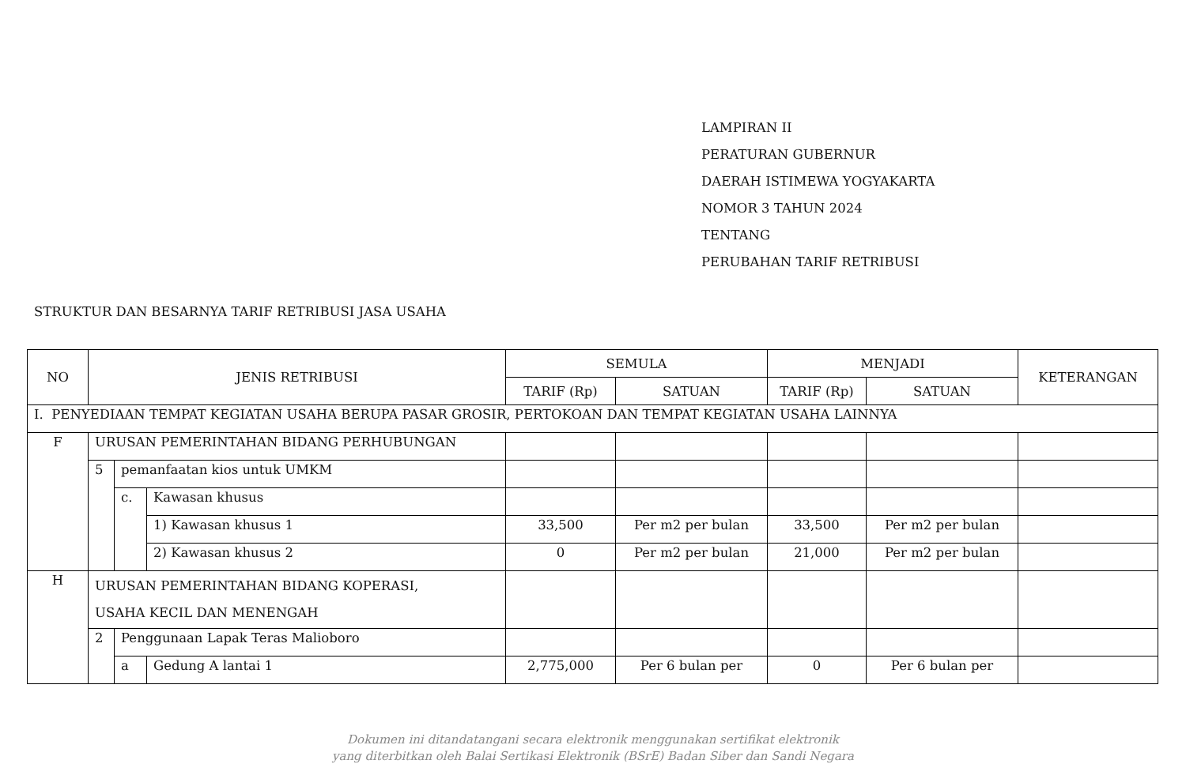LAMPIRAN II
PERATURAN GUBERNUR
DAERAH ISTIMEWA YOGYAKARTA
NOMOR 3 TAHUN 2024
TENTANG
PERUBAHAN TARIF RETRIBUSI
STRUKTUR DAN BESARNYA TARIF RETRIBUSI JASA USAHA
| NO | JENIS RETRIBUSI | | | SEMULA | | MENJADI | | KETERANGAN |
| --- | --- | --- | --- | --- | --- | --- | --- | --- |
| | | | | TARIF (Rp) | SATUAN | TARIF (Rp) | SATUAN | |
| I. PENYEDIAAN TEMPAT KEGIATAN USAHA BERUPA PASAR GROSIR, PERTOKOAN DAN TEMPAT KEGIATAN USAHA LAINNYA | | | | | | | | |
| F | URUSAN PEMERINTAHAN BIDANG PERHUBUNGAN | | | | | | | |
| | 5 | pemanfaatan kios untuk UMKM | | | | | | |
| | | c. | Kawasan khusus | | | | | |
| | | | 1) Kawasan khusus 1 | 33,500 | Per m2 per bulan | 33,500 | Per m2 per bulan | |
| | | | 2) Kawasan khusus 2 | 0 | Per m2 per bulan | 21,000 | Per m2 per bulan | |
| H | URUSAN PEMERINTAHAN BIDANG KOPERASI, USAHA KECIL DAN MENENGAH | | | | | | | |
| | 2 | Penggunaan Lapak Teras Malioboro | | | | | | |
| | | a | Gedung A lantai 1 | 2,775,000 | Per 6 bulan per | 0 | Per 6 bulan per | |
Dokumen ini ditandatangani secara elektronik menggunakan sertifikat elektronik
yang diterbitkan oleh Balai Sertikasi Elektronik (BSrE) Badan Siber dan Sandi Negara